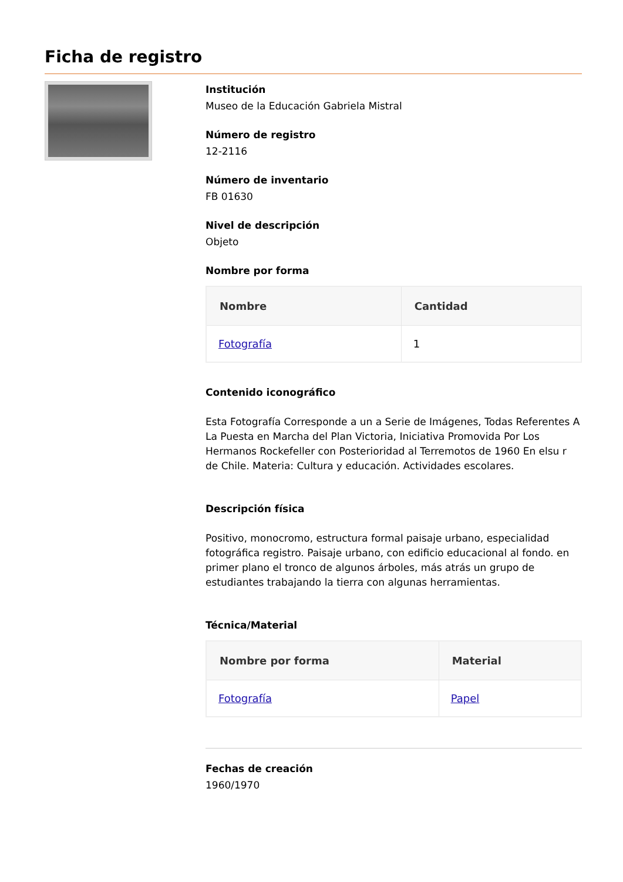Ficha de registro
Institución
Museo de la Educación Gabriela Mistral
Número de registro
12-2116
Número de inventario
FB 01630
Nivel de descripción
Objeto
Nombre por forma
| Nombre | Cantidad |
| --- | --- |
| Fotografía | 1 |
Contenido iconográfico
Esta Fotografía Corresponde a un a Serie de Imágenes, Todas Referentes A La Puesta en Marcha del Plan Victoria, Iniciativa Promovida Por Los Hermanos Rockefeller con Posterioridad al Terremotos de 1960 En elsu r de Chile. Materia: Cultura y educación. Actividades escolares.
Descripción física
Positivo, monocromo, estructura formal paisaje urbano, especialidad fotográfica registro. Paisaje urbano, con edificio educacional al fondo. en primer plano el tronco de algunos árboles, más atrás un grupo de estudiantes trabajando la tierra con algunas herramientas.
Técnica/Material
| Nombre por forma | Material |
| --- | --- |
| Fotografía | Papel |
Fechas de creación
1960/1970